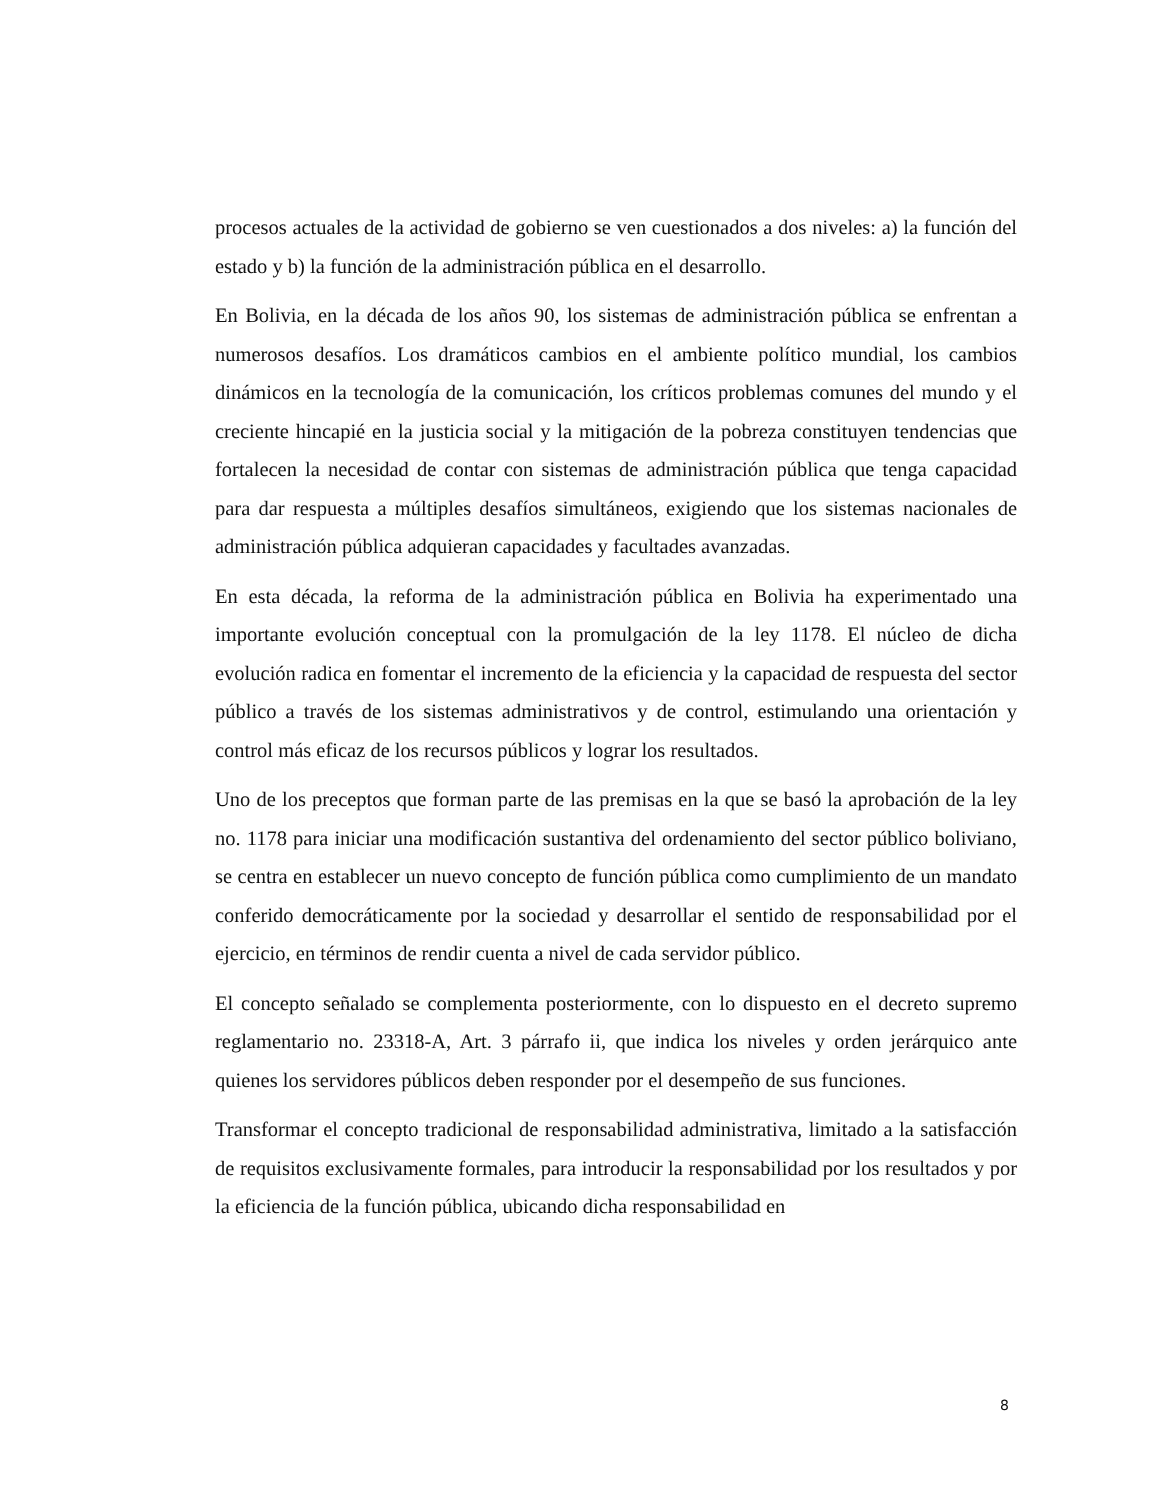procesos actuales de la actividad de gobierno se ven cuestionados a dos niveles: a) la función del estado y b) la función de la administración pública en el desarrollo.
En Bolivia, en la década de los años 90, los sistemas de administración pública se enfrentan a numerosos desafíos. Los dramáticos cambios en el ambiente político mundial, los cambios dinámicos en la tecnología de la comunicación, los críticos problemas comunes del mundo y el creciente hincapié en la justicia social y la mitigación de la pobreza constituyen tendencias que fortalecen la necesidad de contar con sistemas de administración pública que tenga capacidad para dar respuesta a múltiples desafíos simultáneos, exigiendo que los sistemas nacionales de administración pública adquieran capacidades y facultades avanzadas.
En esta década, la reforma de la administración pública en Bolivia ha experimentado una importante evolución conceptual con la promulgación de la ley 1178. El núcleo de dicha evolución radica en fomentar el incremento de la eficiencia y la capacidad de respuesta del sector público a través de los sistemas administrativos y de control, estimulando una orientación y control más eficaz de los recursos públicos y lograr los resultados.
Uno de los preceptos que forman parte de las premisas en la que se basó la aprobación de la ley no. 1178 para iniciar una modificación sustantiva del ordenamiento del sector público boliviano, se centra en establecer un nuevo concepto de función pública como cumplimiento de un mandato conferido democráticamente por la sociedad y desarrollar el sentido de responsabilidad por el ejercicio, en términos de rendir cuenta a nivel de cada servidor público.
El concepto señalado se complementa posteriormente, con lo dispuesto en el decreto supremo reglamentario no. 23318-A, Art. 3 párrafo ii, que indica los niveles y orden jerárquico ante quienes los servidores públicos deben responder por el desempeño de sus funciones.
Transformar el concepto tradicional de responsabilidad administrativa, limitado a la satisfacción de requisitos exclusivamente formales, para introducir la responsabilidad por los resultados y por la eficiencia de la función pública, ubicando dicha responsabilidad en
8